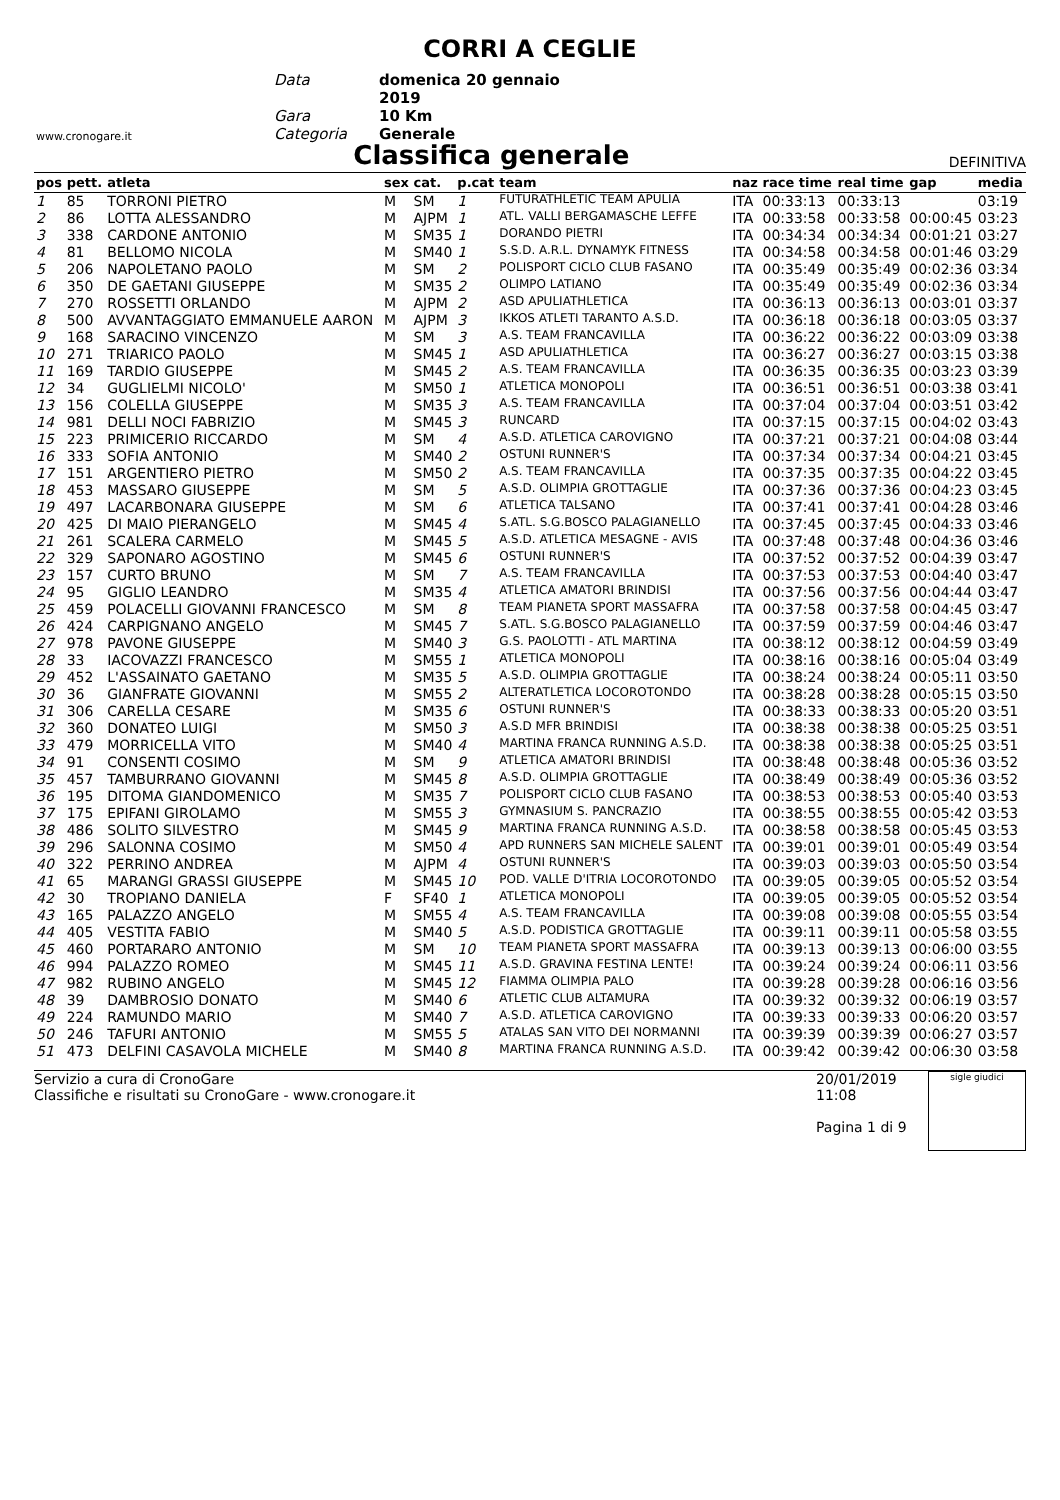www.cronogare.it
CORRI A CEGLIE
Data domenica 20 gennaio 2019 Gara 10 Km Categoria Generale
Classifica generale
DEFINITIVA
| pos | pett. | atleta | sex | cat. | p.cat | team | naz | race time | real time | gap | media |
| --- | --- | --- | --- | --- | --- | --- | --- | --- | --- | --- | --- |
| 1 | 85 | TORRONI PIETRO | M | SM | 1 | FUTURATHLETIC TEAM APULIA | ITA | 00:33:13 | 00:33:13 | | 03:19 |
| 2 | 86 | LOTTA ALESSANDRO | M | AJPM | 1 | ATL. VALLI BERGAMASCHE LEFFE | ITA | 00:33:58 | 00:33:58 | 00:00:45 | 03:23 |
| 3 | 338 | CARDONE ANTONIO | M | SM35 | 1 | DORANDO PIETRI | ITA | 00:34:34 | 00:34:34 | 00:01:21 | 03:27 |
| 4 | 81 | BELLOMO NICOLA | M | SM40 | 1 | S.S.D. A.R.L. DYNAMYK FITNESS | ITA | 00:34:58 | 00:34:58 | 00:01:46 | 03:29 |
| 5 | 206 | NAPOLETANO PAOLO | M | SM | 2 | POLISPORT CICLO CLUB FASANO | ITA | 00:35:49 | 00:35:49 | 00:02:36 | 03:34 |
| 6 | 350 | DE GAETANI GIUSEPPE | M | SM35 | 2 | OLIMPO LATIANO | ITA | 00:35:49 | 00:35:49 | 00:02:36 | 03:34 |
| 7 | 270 | ROSSETTI ORLANDO | M | AJPM | 2 | ASD APULIATHLETICA | ITA | 00:36:13 | 00:36:13 | 00:03:01 | 03:37 |
| 8 | 500 | AVVANTAGGIATO EMMANUELE AARON | M | AJPM | 3 | IKKOS ATLETI TARANTO A.S.D. | ITA | 00:36:18 | 00:36:18 | 00:03:05 | 03:37 |
| 9 | 168 | SARACINO VINCENZO | M | SM | 3 | A.S. TEAM FRANCAVILLA | ITA | 00:36:22 | 00:36:22 | 00:03:09 | 03:38 |
| 10 | 271 | TRIARICO PAOLO | M | SM45 | 1 | ASD APULIATHLETICA | ITA | 00:36:27 | 00:36:27 | 00:03:15 | 03:38 |
| 11 | 169 | TARDIO GIUSEPPE | M | SM45 | 2 | A.S. TEAM FRANCAVILLA | ITA | 00:36:35 | 00:36:35 | 00:03:23 | 03:39 |
| 12 | 34 | GUGLIELMI NICOLO' | M | SM50 | 1 | ATLETICA MONOPOLI | ITA | 00:36:51 | 00:36:51 | 00:03:38 | 03:41 |
| 13 | 156 | COLELLA GIUSEPPE | M | SM35 | 3 | A.S. TEAM FRANCAVILLA | ITA | 00:37:04 | 00:37:04 | 00:03:51 | 03:42 |
| 14 | 981 | DELLI NOCI FABRIZIO | M | SM45 | 3 | RUNCARD | ITA | 00:37:15 | 00:37:15 | 00:04:02 | 03:43 |
| 15 | 223 | PRIMICERIO RICCARDO | M | SM | 4 | A.S.D. ATLETICA CAROVIGNO | ITA | 00:37:21 | 00:37:21 | 00:04:08 | 03:44 |
| 16 | 333 | SOFIA ANTONIO | M | SM40 | 2 | OSTUNI RUNNER'S | ITA | 00:37:34 | 00:37:34 | 00:04:21 | 03:45 |
| 17 | 151 | ARGENTIERO PIETRO | M | SM50 | 2 | A.S. TEAM FRANCAVILLA | ITA | 00:37:35 | 00:37:35 | 00:04:22 | 03:45 |
| 18 | 453 | MASSARO GIUSEPPE | M | SM | 5 | A.S.D. OLIMPIA GROTTAGLIE | ITA | 00:37:36 | 00:37:36 | 00:04:23 | 03:45 |
| 19 | 497 | LACARBONARA GIUSEPPE | M | SM | 6 | ATLETICA TALSANO | ITA | 00:37:41 | 00:37:41 | 00:04:28 | 03:46 |
| 20 | 425 | DI MAIO PIERANGELO | M | SM45 | 4 | S.ATL. S.G.BOSCO PALAGIANELLO | ITA | 00:37:45 | 00:37:45 | 00:04:33 | 03:46 |
| 21 | 261 | SCALERA CARMELO | M | SM45 | 5 | A.S.D. ATLETICA MESAGNE - AVIS | ITA | 00:37:48 | 00:37:48 | 00:04:36 | 03:46 |
| 22 | 329 | SAPONARO AGOSTINO | M | SM45 | 6 | OSTUNI RUNNER'S | ITA | 00:37:52 | 00:37:52 | 00:04:39 | 03:47 |
| 23 | 157 | CURTO BRUNO | M | SM | 7 | A.S. TEAM FRANCAVILLA | ITA | 00:37:53 | 00:37:53 | 00:04:40 | 03:47 |
| 24 | 95 | GIGLIO LEANDRO | M | SM35 | 4 | ATLETICA AMATORI BRINDISI | ITA | 00:37:56 | 00:37:56 | 00:04:44 | 03:47 |
| 25 | 459 | POLACELLI GIOVANNI FRANCESCO | M | SM | 8 | TEAM PIANETA SPORT MASSAFRA | ITA | 00:37:58 | 00:37:58 | 00:04:45 | 03:47 |
| 26 | 424 | CARPIGNANO ANGELO | M | SM45 | 7 | S.ATL. S.G.BOSCO PALAGIANELLO | ITA | 00:37:59 | 00:37:59 | 00:04:46 | 03:47 |
| 27 | 978 | PAVONE GIUSEPPE | M | SM40 | 3 | G.S. PAOLOTTI - ATL MARTINA | ITA | 00:38:12 | 00:38:12 | 00:04:59 | 03:49 |
| 28 | 33 | IACOVAZZI FRANCESCO | M | SM55 | 1 | ATLETICA MONOPOLI | ITA | 00:38:16 | 00:38:16 | 00:05:04 | 03:49 |
| 29 | 452 | L'ASSAINATO GAETANO | M | SM35 | 5 | A.S.D. OLIMPIA GROTTAGLIE | ITA | 00:38:24 | 00:38:24 | 00:05:11 | 03:50 |
| 30 | 36 | GIANFRATE GIOVANNI | M | SM55 | 2 | ALTERATLETICA LOCOROTONDO | ITA | 00:38:28 | 00:38:28 | 00:05:15 | 03:50 |
| 31 | 306 | CARELLA CESARE | M | SM35 | 6 | OSTUNI RUNNER'S | ITA | 00:38:33 | 00:38:33 | 00:05:20 | 03:51 |
| 32 | 360 | DONATEO LUIGI | M | SM50 | 3 | A.S.D MFR BRINDISI | ITA | 00:38:38 | 00:38:38 | 00:05:25 | 03:51 |
| 33 | 479 | MORRICELLA VITO | M | SM40 | 4 | MARTINA FRANCA RUNNING A.S.D. | ITA | 00:38:38 | 00:38:38 | 00:05:25 | 03:51 |
| 34 | 91 | CONSENTI COSIMO | M | SM | 9 | ATLETICA AMATORI BRINDISI | ITA | 00:38:48 | 00:38:48 | 00:05:36 | 03:52 |
| 35 | 457 | TAMBURRANO GIOVANNI | M | SM45 | 8 | A.S.D. OLIMPIA GROTTAGLIE | ITA | 00:38:49 | 00:38:49 | 00:05:36 | 03:52 |
| 36 | 195 | DITOMA GIANDOMENICO | M | SM35 | 7 | POLISPORT CICLO CLUB FASANO | ITA | 00:38:53 | 00:38:53 | 00:05:40 | 03:53 |
| 37 | 175 | EPIFANI GIROLAMO | M | SM55 | 3 | GYMNASIUM S. PANCRAZIO | ITA | 00:38:55 | 00:38:55 | 00:05:42 | 03:53 |
| 38 | 486 | SOLITO SILVESTRO | M | SM45 | 9 | MARTINA FRANCA RUNNING A.S.D. | ITA | 00:38:58 | 00:38:58 | 00:05:45 | 03:53 |
| 39 | 296 | SALONNA COSIMO | M | SM50 | 4 | APD RUNNERS SAN MICHELE SALENT | ITA | 00:39:01 | 00:39:01 | 00:05:49 | 03:54 |
| 40 | 322 | PERRINO ANDREA | M | AJPM | 4 | OSTUNI RUNNER'S | ITA | 00:39:03 | 00:39:03 | 00:05:50 | 03:54 |
| 41 | 65 | MARANGI GRASSI GIUSEPPE | M | SM45 | 10 | POD. VALLE D'ITRIA LOCOROTONDO | ITA | 00:39:05 | 00:39:05 | 00:05:52 | 03:54 |
| 42 | 30 | TROPIANO DANIELA | F | SF40 | 1 | ATLETICA MONOPOLI | ITA | 00:39:05 | 00:39:05 | 00:05:52 | 03:54 |
| 43 | 165 | PALAZZO ANGELO | M | SM55 | 4 | A.S. TEAM FRANCAVILLA | ITA | 00:39:08 | 00:39:08 | 00:05:55 | 03:54 |
| 44 | 405 | VESTITA FABIO | M | SM40 | 5 | A.S.D. PODISTICA GROTTAGLIE | ITA | 00:39:11 | 00:39:11 | 00:05:58 | 03:55 |
| 45 | 460 | PORTARARO ANTONIO | M | SM | 10 | TEAM PIANETA SPORT MASSAFRA | ITA | 00:39:13 | 00:39:13 | 00:06:00 | 03:55 |
| 46 | 994 | PALAZZO ROMEO | M | SM45 | 11 | A.S.D. GRAVINA FESTINA LENTE! | ITA | 00:39:24 | 00:39:24 | 00:06:11 | 03:56 |
| 47 | 982 | RUBINO ANGELO | M | SM45 | 12 | FIAMMA OLIMPIA PALO | ITA | 00:39:28 | 00:39:28 | 00:06:16 | 03:56 |
| 48 | 39 | DAMBROSIO DONATO | M | SM40 | 6 | ATLETIC CLUB ALTAMURA | ITA | 00:39:32 | 00:39:32 | 00:06:19 | 03:57 |
| 49 | 224 | RAMUNDO MARIO | M | SM40 | 7 | A.S.D. ATLETICA CAROVIGNO | ITA | 00:39:33 | 00:39:33 | 00:06:20 | 03:57 |
| 50 | 246 | TAFURI ANTONIO | M | SM55 | 5 | ATALAS SAN VITO DEI NORMANNI | ITA | 00:39:39 | 00:39:39 | 00:06:27 | 03:57 |
| 51 | 473 | DELFINI CASAVOLA MICHELE | M | SM40 | 8 | MARTINA FRANCA RUNNING A.S.D. | ITA | 00:39:42 | 00:39:42 | 00:06:30 | 03:58 |
Servizio a cura di CronoGare
Classifiche e risultati su CronoGare - www.cronogare.it
20/01/2019 11:08
Pagina 1 di 9
sigle giudici